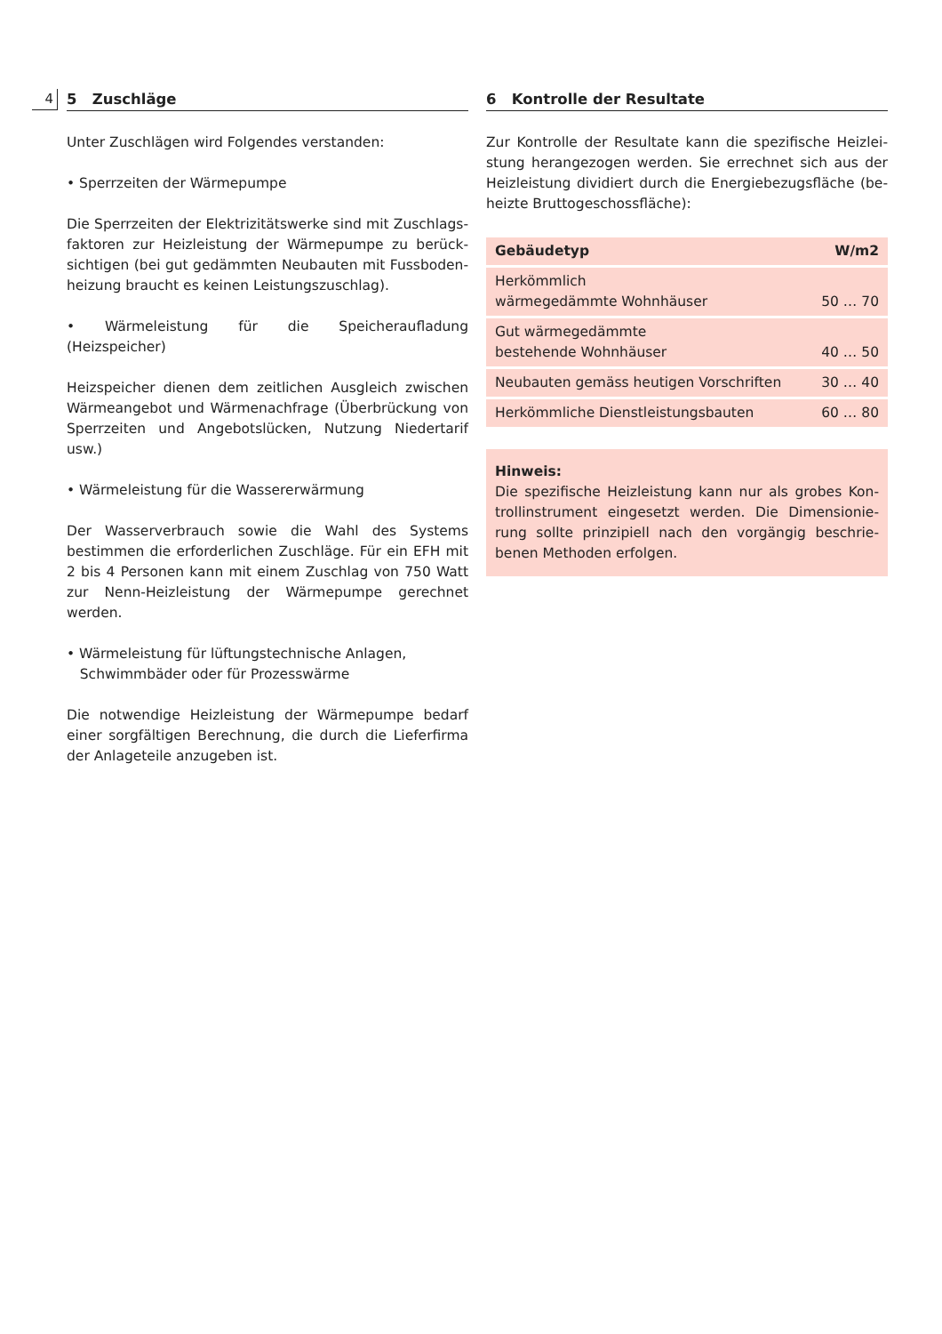4
5 Zuschläge
Unter Zuschlägen wird Folgendes verstanden:
• Sperrzeiten der Wärmepumpe
Die Sperrzeiten der Elektrizitätswerke sind mit Zuschlags­faktoren zur Heizleistung der Wärmepumpe zu berück­sichtigen (bei gut gedämmten Neubauten mit Fussboden­heizung braucht es keinen Leistungszuschlag).
• Wärmeleistung für die Speicheraufladung (Heizspeicher)
Heizspeicher dienen dem zeitlichen Ausgleich zwischen Wärmeangebot und Wärmenachfrage (Überbrückung von Sperrzeiten und Angebotslücken, Nutzung Niedertarif usw.)
• Wärmeleistung für die Wassererwärmung
Der Wasserverbrauch sowie die Wahl des Systems bestim­men die erforderlichen Zuschläge. Für ein EFH mit 2 bis 4 Personen kann mit einem Zuschlag von 750 Watt zur Nenn-Heizleistung der Wärmepumpe gerechnet werden.
• Wärmeleistung für lüftungstechnische Anlagen,
Schwimmbäder oder für Prozesswärme
Die notwendige Heizleistung der Wärmepumpe bedarf einer sorgfältigen Berechnung, die durch die Lieferfirma der Anlageteile anzugeben ist.
6 Kontrolle der Resultate
Zur Kontrolle der Resultate kann die spezifische Heizlei­stung herangezogen werden. Sie errechnet sich aus der Heizleistung dividiert durch die Energiebezugsfläche (be­heizte Bruttogeschossfläche):
| Gebäudetyp | W/m2 |
| --- | --- |
| Herkömmlich wärmegedämmte Wohnhäuser | 50 … 70 |
| Gut wärmegedämmte bestehende Wohnhäuser | 40 … 50 |
| Neubauten gemäss heutigen Vorschriften | 30 … 40 |
| Herkömmliche Dienstleistungsbauten | 60 … 80 |
Hinweis:
Die spezifische Heizleistung kann nur als grobes Kon­trollinstrument eingesetzt werden. Die Dimensionie­rung sollte prinzipiell nach den vorgängig beschrie­benen Methoden erfolgen.